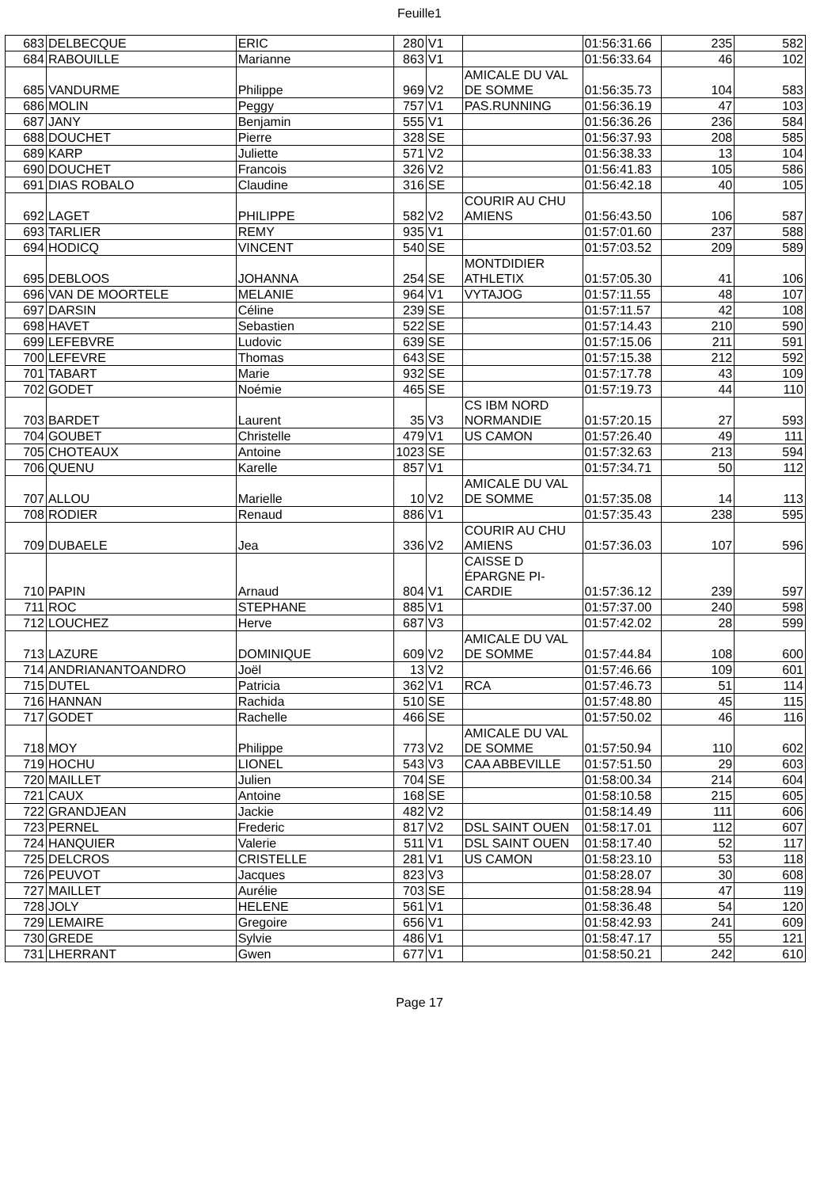Feuille1
| 683 | DELBECQUE | ERIC | 280 | V1 | | 01:56:31.66 | 235 | 582 |
| 684 | RABOUILLE | Marianne | 863 | V1 | | 01:56:33.64 | 46 | 102 |
| 685 | VANDURME | Philippe | 969 | V2 | AMICALE DU VAL DE SOMME | 01:56:35.73 | 104 | 583 |
| 686 | MOLIN | Peggy | 757 | V1 | PAS.RUNNING | 01:56:36.19 | 47 | 103 |
| 687 | JANY | Benjamin | 555 | V1 | | 01:56:36.26 | 236 | 584 |
| 688 | DOUCHET | Pierre | 328 | SE | | 01:56:37.93 | 208 | 585 |
| 689 | KARP | Juliette | 571 | V2 | | 01:56:38.33 | 13 | 104 |
| 690 | DOUCHET | Francois | 326 | V2 | | 01:56:41.83 | 105 | 586 |
| 691 | DIAS ROBALO | Claudine | 316 | SE | | 01:56:42.18 | 40 | 105 |
| 692 | LAGET | PHILIPPE | 582 | V2 | COURIR AU CHU AMIENS | 01:56:43.50 | 106 | 587 |
| 693 | TARLIER | REMY | 935 | V1 | | 01:57:01.60 | 237 | 588 |
| 694 | HODICQ | VINCENT | 540 | SE | | 01:57:03.52 | 209 | 589 |
| 695 | DEBLOOS | JOHANNA | 254 | SE | MONTDIDIER ATHLETIX | 01:57:05.30 | 41 | 106 |
| 696 | VAN DE MOORTELE | MELANIE | 964 | V1 | VYTAJOG | 01:57:11.55 | 48 | 107 |
| 697 | DARSIN | Céline | 239 | SE | | 01:57:11.57 | 42 | 108 |
| 698 | HAVET | Sebastien | 522 | SE | | 01:57:14.43 | 210 | 590 |
| 699 | LEFEBVRE | Ludovic | 639 | SE | | 01:57:15.06 | 211 | 591 |
| 700 | LEFEVRE | Thomas | 643 | SE | | 01:57:15.38 | 212 | 592 |
| 701 | TABART | Marie | 932 | SE | | 01:57:17.78 | 43 | 109 |
| 702 | GODET | Noémie | 465 | SE | | 01:57:19.73 | 44 | 110 |
| 703 | BARDET | Laurent | 35 | V3 | CS IBM NORD NORMANDIE | 01:57:20.15 | 27 | 593 |
| 704 | GOUBET | Christelle | 479 | V1 | US CAMON | 01:57:26.40 | 49 | 111 |
| 705 | CHOTEAUX | Antoine | 1023 | SE | | 01:57:32.63 | 213 | 594 |
| 706 | QUENU | Karelle | 857 | V1 | | 01:57:34.71 | 50 | 112 |
| 707 | ALLOU | Marielle | 10 | V2 | AMICALE DU VAL DE SOMME | 01:57:35.08 | 14 | 113 |
| 708 | RODIER | Renaud | 886 | V1 | | 01:57:35.43 | 238 | 595 |
| 709 | DUBAELE | Jea | 336 | V2 | COURIR AU CHU AMIENS | 01:57:36.03 | 107 | 596 |
| 710 | PAPIN | Arnaud | 804 | V1 | CAISSE D ÉPARGNE PI-CARDIE | 01:57:36.12 | 239 | 597 |
| 711 | ROC | STEPHANE | 885 | V1 | | 01:57:37.00 | 240 | 598 |
| 712 | LOUCHEZ | Herve | 687 | V3 | | 01:57:42.02 | 28 | 599 |
| 713 | LAZURE | DOMINIQUE | 609 | V2 | AMICALE DU VAL DE SOMME | 01:57:44.84 | 108 | 600 |
| 714 | ANDRIANANTOANDRO | Joël | 13 | V2 | | 01:57:46.66 | 109 | 601 |
| 715 | DUTEL | Patricia | 362 | V1 | RCA | 01:57:46.73 | 51 | 114 |
| 716 | HANNAN | Rachida | 510 | SE | | 01:57:48.80 | 45 | 115 |
| 717 | GODET | Rachelle | 466 | SE | | 01:57:50.02 | 46 | 116 |
| 718 | MOY | Philippe | 773 | V2 | AMICALE DU VAL DE SOMME | 01:57:50.94 | 110 | 602 |
| 719 | HOCHU | LIONEL | 543 | V3 | CAA ABBEVILLE | 01:57:51.50 | 29 | 603 |
| 720 | MAILLET | Julien | 704 | SE | | 01:58:00.34 | 214 | 604 |
| 721 | CAUX | Antoine | 168 | SE | | 01:58:10.58 | 215 | 605 |
| 722 | GRANDJEAN | Jackie | 482 | V2 | | 01:58:14.49 | 111 | 606 |
| 723 | PERNEL | Frederic | 817 | V2 | DSL SAINT OUEN | 01:58:17.01 | 112 | 607 |
| 724 | HANQUIER | Valerie | 511 | V1 | DSL SAINT OUEN | 01:58:17.40 | 52 | 117 |
| 725 | DELCROS | CRISTELLE | 281 | V1 | US CAMON | 01:58:23.10 | 53 | 118 |
| 726 | PEUVOT | Jacques | 823 | V3 | | 01:58:28.07 | 30 | 608 |
| 727 | MAILLET | Aurélie | 703 | SE | | 01:58:28.94 | 47 | 119 |
| 728 | JOLY | HELENE | 561 | V1 | | 01:58:36.48 | 54 | 120 |
| 729 | LEMAIRE | Gregoire | 656 | V1 | | 01:58:42.93 | 241 | 609 |
| 730 | GREDE | Sylvie | 486 | V1 | | 01:58:47.17 | 55 | 121 |
| 731 | LHERRANT | Gwen | 677 | V1 | | 01:58:50.21 | 242 | 610 |
Page 17